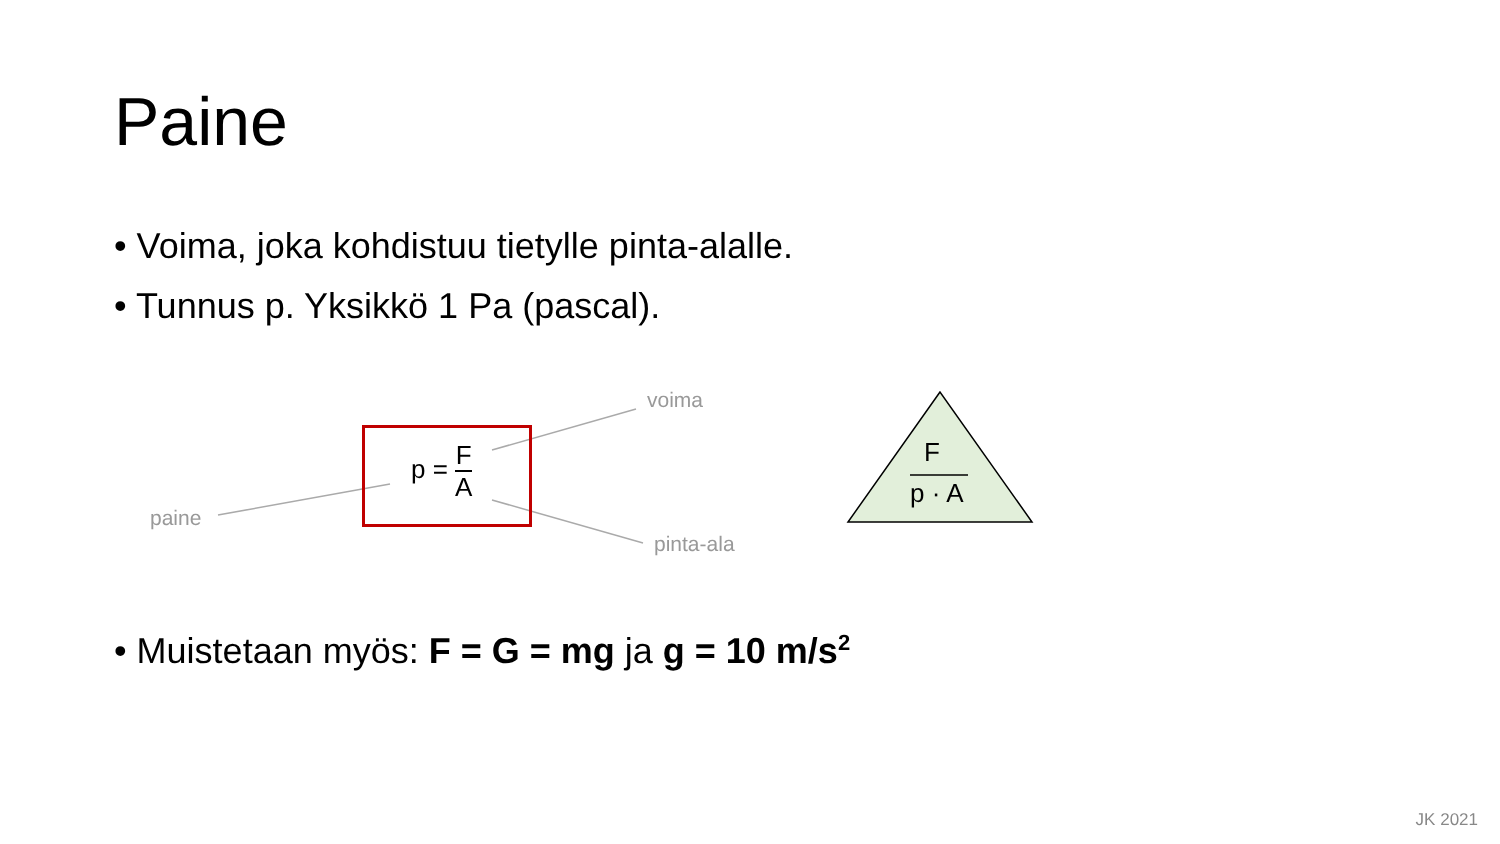Paine
• Voima, joka kohdistuu tietylle pinta-alalle.
• Tunnus p. Yksikkö 1 Pa (pascal).
p =
F A
voima
paine
pinta-ala
F
p · A
• Muistetaan myös: F = G = mg ja g = 10 m/s<sup>2</sup>
JK 2021